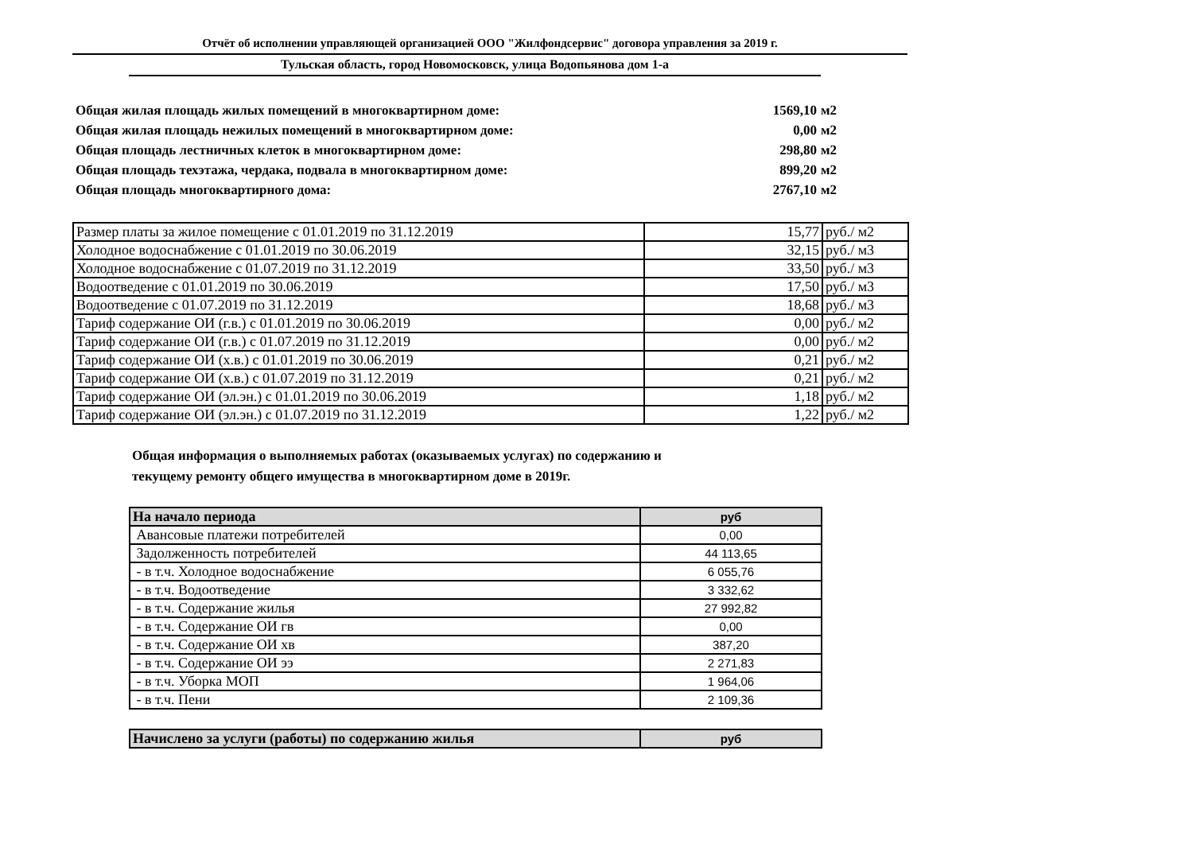Отчёт об исполнении управляющей организацией ООО "Жилфондсервис" договора управления за 2019 г.
Тульская область, город Новомосковск, улица Водопьянова дом 1-а
| Общая жилая площадь жилых помещений в многоквартирном доме: | 1569,10 | м2 |
| Общая жилая площадь нежилых помещений в многоквартирном доме: | 0,00 | м2 |
| Общая площадь лестничных клеток в многоквартирном доме: | 298,80 | м2 |
| Общая площадь техэтажа, чердака, подвала в многоквартирном доме: | 899,20 | м2 |
| Общая площадь многоквартирного дома: | 2767,10 | м2 |
| Размер платы за жилое помещение с 01.01.2019 по 31.12.2019 | 15,77 | руб./ м2 |
| Холодное водоснабжение с 01.01.2019 по 30.06.2019 | 32,15 | руб./ м3 |
| Холодное водоснабжение с 01.07.2019 по 31.12.2019 | 33,50 | руб./ м3 |
| Водоотведение с 01.01.2019 по 30.06.2019 | 17,50 | руб./ м3 |
| Водоотведение с 01.07.2019 по 31.12.2019 | 18,68 | руб./ м3 |
| Тариф содержание ОИ (г.в.) с 01.01.2019 по 30.06.2019 | 0,00 | руб./ м2 |
| Тариф содержание ОИ (г.в.) с 01.07.2019 по 31.12.2019 | 0,00 | руб./ м2 |
| Тариф содержание ОИ (х.в.) с 01.01.2019 по 30.06.2019 | 0,21 | руб./ м2 |
| Тариф содержание ОИ (х.в.) с 01.07.2019 по 31.12.2019 | 0,21 | руб./ м2 |
| Тариф содержание ОИ (эл.эн.) с 01.01.2019 по 30.06.2019 | 1,18 | руб./ м2 |
| Тариф содержание ОИ (эл.эн.) с 01.07.2019 по 31.12.2019 | 1,22 | руб./ м2 |
Общая информация о выполняемых работах (оказываемых услугах) по содержанию и
текущему ремонту общего имущества в многоквартирном доме в 2019г.
| На начало периода | руб |
| --- | --- |
| Авансовые платежи потребителей | 0,00 |
| Задолженность потребителей | 44 113,65 |
| - в т.ч. Холодное водоснабжение | 6 055,76 |
| - в т.ч. Водоотведение | 3 332,62 |
| - в т.ч. Содержание жилья | 27 992,82 |
| - в т.ч. Содержание ОИ гв | 0,00 |
| - в т.ч. Содержание ОИ хв | 387,20 |
| - в т.ч. Содержание ОИ ээ | 2 271,83 |
| - в т.ч. Уборка МОП | 1 964,06 |
| - в т.ч. Пени | 2 109,36 |
| Начислено за услуги (работы) по содержанию жилья | руб |
| --- | --- |